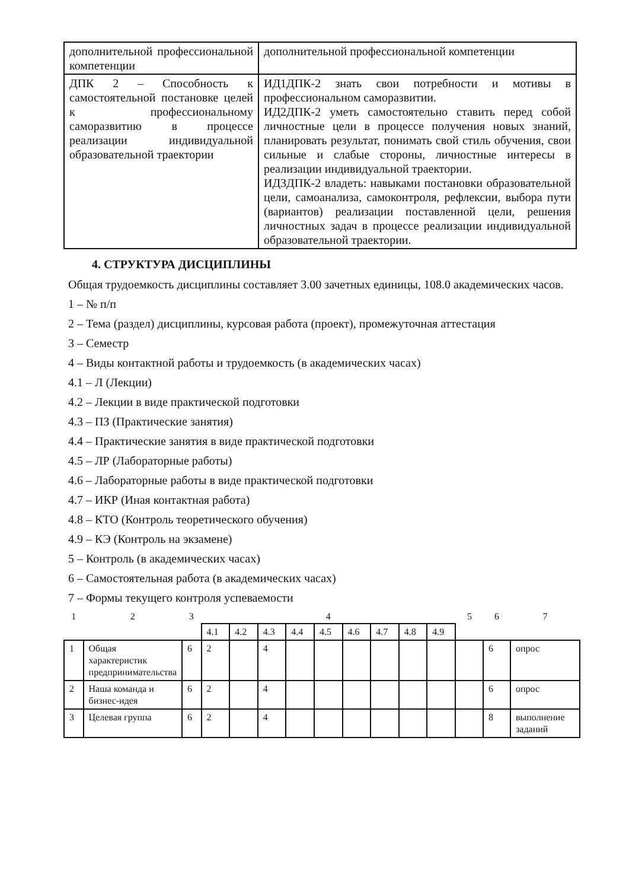| дополнительной профессиональной компетенции | дополнительной профессиональной компетенции |
| ДПК 2 – Способность к самостоятельной постановке целей к профессиональному саморазвитию в процессе реализации индивидуальной образовательной траектории | ИД1ДПК-2 знать свои потребности и мотивы в профессиональном саморазвитии. ИД2ДПК-2 уметь самостоятельно ставить перед собой личностные цели в процессе получения новых знаний, планировать результат, понимать свой стиль обучения, свои сильные и слабые стороны, личностные интересы в реализации индивидуальной траектории. ИД3ДПК-2 владеть: навыками постановки образовательной цели, самоанализа, самоконтроля, рефлексии, выбора пути (вариантов) реализации поставленной цели, решения личностных задач в процессе реализации индивидуальной образовательной траектории. |
4. СТРУКТУРА ДИСЦИПЛИНЫ
Общая трудоемкость дисциплины составляет 3.00 зачетных единицы, 108.0 академических часов.
1 – № п/п
2 – Тема (раздел) дисциплины, курсовая работа (проект), промежуточная аттестация
3 – Семестр
4 – Виды контактной работы и трудоемкость (в академических часах)
4.1 – Л (Лекции)
4.2 – Лекции в виде практической подготовки
4.3 – ПЗ (Практические занятия)
4.4 – Практические занятия в виде практической подготовки
4.5 – ЛР (Лабораторные работы)
4.6 – Лабораторные работы в виде практической подготовки
4.7 – ИКР (Иная контактная работа)
4.8 – КТО (Контроль теоретического обучения)
4.9 – КЭ (Контроль на экзамене)
5 – Контроль (в академических часах)
6 – Самостоятельная работа (в академических часах)
7 – Формы текущего контроля успеваемости
| 1 | 2 | 3 | 4 | | | | | | | | | 5 | 6 | 7 |
| --- | --- | --- | --- | --- | --- | --- | --- | --- | --- | --- | --- | --- | --- | --- |
| | | | 4.1 | 4.2 | 4.3 | 4.4 | 4.5 | 4.6 | 4.7 | 4.8 | 4.9 | | | |
| 1 | Общая характеристик предпринимательства | 6 | 2 | | 4 | | | | | | | | 6 | опрос |
| 2 | Наша команда и бизнес-идея | 6 | 2 | | 4 | | | | | | | | 6 | опрос |
| 3 | Целевая группа | 6 | 2 | | 4 | | | | | | | | 8 | выполнение заданий |